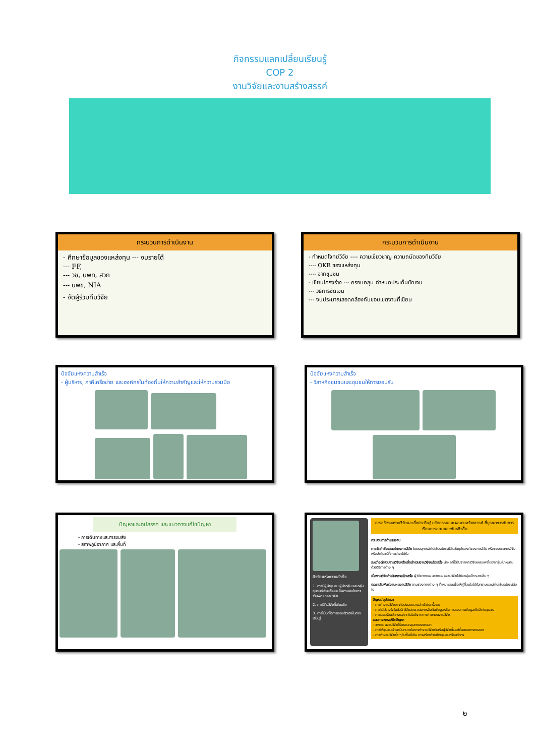กิจกรรมแลกเปลี่ยนเรียนรู้
COP 2
งานวิจัยและงานสร้างสรรค์
กระบวนการดำเนินงาน
- ศึกษาข้อมูลของแหล่งทุน --- งบรายได้
--- FF,
--- วช, บพท, สวก
--- บพข, NIA
- จัดผู้ร่วมทีมวิจัย
กระบวนการดำเนินงาน
- กำหนดโจทย์วิจัย ---- ความเชี่ยวชาญ ความถนัดของทีมวิจัย
---- OKR ของแหล่งทุน
---- จากชุมชน
- เขียนโครงร่าง --- ครอบคลุม กำหนดประเด็นชัดเจน
--- วิธีการชัดเจน
--- งบประมาณสอดคล้องกับขอบเขตงานที่เขียน
ปัจจัยแห่งความสำเร็จ
- ผู้บริหาร, ภาคีเครือข่าย และองค์กรในท้องถิ่นให้ความสำคัญและให้ความร่วมมือ
ปัจจัยแห่งความสำเร็จ
- วิสาหกิจชุมชนและชุมชนให้การยอมรับ
ปัญหาและอุปสรรค และแนวทางแก้ไขปัญหา
- การเดินทางและการขนส่ง
- สภาพภูมิอากาศ และพื้นที่
ปัจจัยแห่งความสำเร็จ
1. การมีผู้นำชุมชน ผู้นำกลุ่ม และกลุ่มชุมชนที่เข้มแข็งและให้ความสนใจการร่วมพัฒนางานวิจัย
2. การมีทีมวิจัยที่เข้มแข็ง
3. การไม่ปิดโอกาสของตัวเองในการเรียนรู้
การสร้างผลงานวิจัยและสิ่งประดิษฐ์ นวัตกรรมและผลงานสร้างสรรค์ ที่บูรณาการกับการเรียนการสอนและพันธกิจอื่น
กระบวนการดำเนินงาน
การจัดทำข้อเสนอโครงการวิจัย โดยระบุการนำไปใช้ประโยชน์ไว้ในวัตถุประสงค์ของการวิจัย หรือขอบเขตการวิจัย หรือประโยชน์ที่คาดว่าจะได้รับ
ระหว่างดำเนินงานวิจัยหรือเมื่อดำเนินงานวิจัยแล้วเสร็จ นำผลที่ได้รับจากการวิจัยเผยแพร่ไปยังกลุ่มเป้าหมายด้วยวิธีการต่าง ๆ
เมื่องานวิจัยดำเนินการแล้วเสร็จ ผู้วิจัยวางแผนขยายผลงานวิจัยไปยังกลุ่มเป้าหมายอื่น ๆ
ประชาสัมพันธ์งานผลงานวิจัย ตามช่องทางต่าง ๆ ที่เหมาะสมเพื่อให้ผู้ที่สนใจได้รับทราบและนำไปใช้ประโยชน์ต่อไป
ปัญหา/อุปสรรค
- การทำงานวิจัยอาจไม่ประสบความสำเร็จในครั้งแรก
- การไม่ไว้วางใจในตัวนักวิจัยส่งผลต่อการสืบค้นข้อมูลหรือการสอบถามข้อมูลเชิงลึกในชุมชน
- การยอมรับนวัตกรรม/เทคโนโลยีจากการถ่ายทอดงานวิจัย
แนวทางการแก้ไขปัญหา
- วางแผนงานวิจัยให้ครอบคลุมตามระยะเวลา
- การให้ชุมชนเข้ามามีบทบาทในการทำงานวิจัยร่วมกับผู้วิจัยตั้งแต่ขั้นตอนการทดลอง
- การทำงานวิจัยซ้ำ ๆ ในพื้นที่เดิม การสร้างตัวอย่างชุมชนหรือนวัตกร
๒